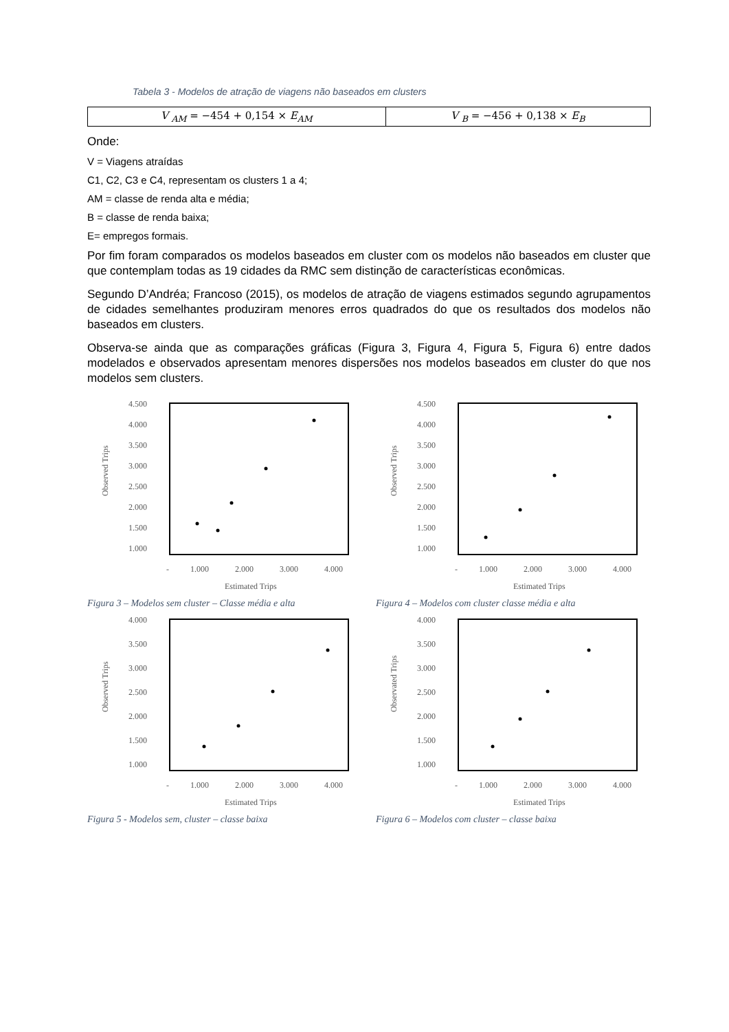Tabela 3 - Modelos de atração de viagens não baseados em clusters
| V <sub>AM</sub> = −454 + 0,154 × E<sub>AM</sub> | V <sub>B</sub> = −456 + 0,138 × E<sub>B</sub> |
Onde:
V = Viagens atraídas
C1, C2, C3 e C4, representam os clusters 1 a 4;
AM = classe de renda alta e média;
B = classe de renda baixa;
E= empregos formais.
Por fim foram comparados os modelos baseados em cluster com os modelos não baseados em cluster que que contemplam todas as 19 cidades da RMC sem distinção de características econômicas.
Segundo D’Andréa; Francoso (2015), os modelos de atração de viagens estimados segundo agrupamentos de cidades semelhantes produziram menores erros quadrados do que os resultados dos modelos não baseados em clusters.
Observa-se ainda que as comparações gráficas (Figura 3, Figura 4, Figura 5, Figura 6) entre dados modelados e observados apresentam menores dispersões nos modelos baseados em cluster do que nos modelos sem clusters.
4.500
4.000
3.500
3.000
2.500
2.000
1.500
1.000
-
1.000
2.000
3.000
4.000
Estimated Trips
Observed Trips
Figura 3 – Modelos sem cluster – Classe média e alta
4.500
4.000
3.500
3.000
2.500
2.000
1.500
1.000
-
1.000
2.000
3.000
4.000
Estimated Trips
Observed Trips
Figura 4 – Modelos com cluster classe média e alta
4.000
3.500
3.000
2.500
2.000
1.500
1.000
-
1.000
2.000
3.000
4.000
Estimated Trips
Observed Trips
Figura 5 - Modelos sem, cluster – classe baixa
4.000
3.500
3.000
2.500
2.000
1.500
1.000
-
1.000
2.000
3.000
4.000
Estimated Trips
Observated Trips
Figura 6 – Modelos com cluster – classe baixa